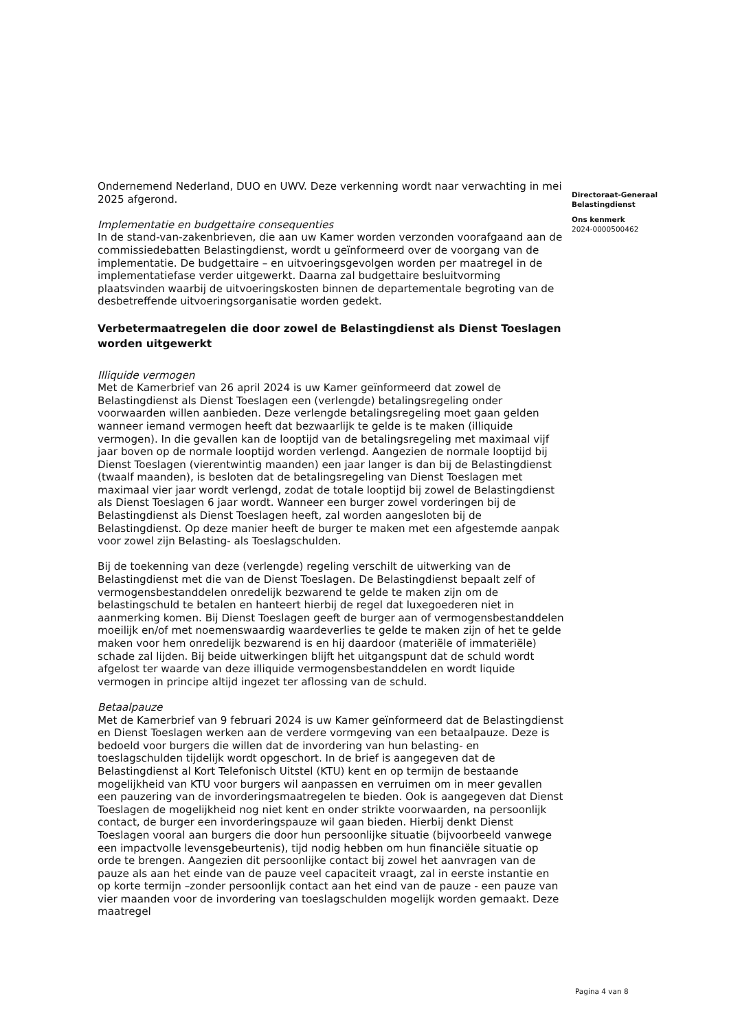Ondernemend Nederland, DUO en UWV. Deze verkenning wordt naar verwachting in mei 2025 afgerond.
Implementatie en budgettaire consequenties
In de stand-van-zakenbrieven, die aan uw Kamer worden verzonden voorafgaand aan de commissiedebatten Belastingdienst, wordt u geïnformeerd over de voorgang van de implementatie. De budgettaire – en uitvoeringsgevolgen worden per maatregel in de implementatiefase verder uitgewerkt. Daarna zal budgettaire besluitvorming plaatsvinden waarbij de uitvoeringskosten binnen de departementale begroting van de desbetreffende uitvoeringsorganisatie worden gedekt.
Verbetermaatregelen die door zowel de Belastingdienst als Dienst Toeslagen worden uitgewerkt
Illiquide vermogen
Met de Kamerbrief van 26 april 2024 is uw Kamer geïnformeerd dat zowel de Belastingdienst als Dienst Toeslagen een (verlengde) betalingsregeling onder voorwaarden willen aanbieden. Deze verlengde betalingsregeling moet gaan gelden wanneer iemand vermogen heeft dat bezwaarlijk te gelde is te maken (illiquide vermogen). In die gevallen kan de looptijd van de betalingsregeling met maximaal vijf jaar boven op de normale looptijd worden verlengd. Aangezien de normale looptijd bij Dienst Toeslagen (vierentwintig maanden) een jaar langer is dan bij de Belastingdienst (twaalf maanden), is besloten dat de betalingsregeling van Dienst Toeslagen met maximaal vier jaar wordt verlengd, zodat de totale looptijd bij zowel de Belastingdienst als Dienst Toeslagen 6 jaar wordt. Wanneer een burger zowel vorderingen bij de Belastingdienst als Dienst Toeslagen heeft, zal worden aangesloten bij de Belastingdienst. Op deze manier heeft de burger te maken met een afgestemde aanpak voor zowel zijn Belasting- als Toeslagschulden.
Bij de toekenning van deze (verlengde) regeling verschilt de uitwerking van de Belastingdienst met die van de Dienst Toeslagen. De Belastingdienst bepaalt zelf of vermogensbestanddelen onredelijk bezwarend te gelde te maken zijn om de belastingschuld te betalen en hanteert hierbij de regel dat luxegoederen niet in aanmerking komen. Bij Dienst Toeslagen geeft de burger aan of vermogensbestanddelen moeilijk en/of met noemenswaardig waardeverlies te gelde te maken zijn of het te gelde maken voor hem onredelijk bezwarend is en hij daardoor (materiële of immateriële) schade zal lijden. Bij beide uitwerkingen blijft het uitgangspunt dat de schuld wordt afgelost ter waarde van deze illiquide vermogensbestanddelen en wordt liquide vermogen in principe altijd ingezet ter aflossing van de schuld.
Betaalpauze
Met de Kamerbrief van 9 februari 2024 is uw Kamer geïnformeerd dat de Belastingdienst en Dienst Toeslagen werken aan de verdere vormgeving van een betaalpauze. Deze is bedoeld voor burgers die willen dat de invordering van hun belasting- en toeslagschulden tijdelijk wordt opgeschort. In de brief is aangegeven dat de Belastingdienst al Kort Telefonisch Uitstel (KTU) kent en op termijn de bestaande mogelijkheid van KTU voor burgers wil aanpassen en verruimen om in meer gevallen een pauzering van de invorderingsmaatregelen te bieden. Ook is aangegeven dat Dienst Toeslagen de mogelijkheid nog niet kent en onder strikte voorwaarden, na persoonlijk contact, de burger een invorderingspauze wil gaan bieden. Hierbij denkt Dienst Toeslagen vooral aan burgers die door hun persoonlijke situatie (bijvoorbeeld vanwege een impactvolle levensgebeurtenis), tijd nodig hebben om hun financiële situatie op orde te brengen. Aangezien dit persoonlijke contact bij zowel het aanvragen van de pauze als aan het einde van de pauze veel capaciteit vraagt, zal in eerste instantie en op korte termijn –zonder persoonlijk contact aan het eind van de pauze - een pauze van vier maanden voor de invordering van toeslagschulden mogelijk worden gemaakt. Deze maatregel
Directoraat-Generaal
Belastingdienst
Ons kenmerk
2024-0000500462
Pagina 4 van 8